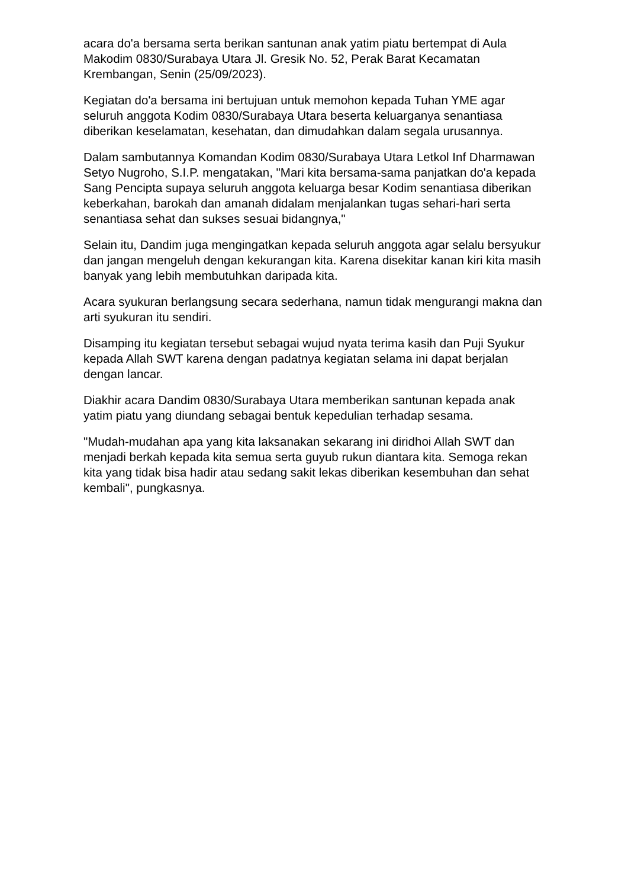acara do'a bersama serta berikan santunan anak yatim piatu bertempat di Aula Makodim 0830/Surabaya Utara Jl. Gresik No. 52, Perak Barat Kecamatan Krembangan, Senin (25/09/2023).
Kegiatan do'a bersama ini bertujuan untuk memohon kepada Tuhan YME agar seluruh anggota Kodim 0830/Surabaya Utara beserta keluarganya senantiasa diberikan keselamatan, kesehatan, dan dimudahkan dalam segala urusannya.
Dalam sambutannya Komandan Kodim 0830/Surabaya Utara Letkol Inf Dharmawan Setyo Nugroho, S.I.P. mengatakan, "Mari kita bersama-sama panjatkan do'a kepada Sang Pencipta supaya seluruh anggota keluarga besar Kodim senantiasa diberikan keberkahan, barokah dan amanah didalam menjalankan tugas sehari-hari serta senantiasa sehat dan sukses sesuai bidangnya,"
Selain itu, Dandim juga mengingatkan kepada seluruh anggota agar selalu bersyukur dan jangan mengeluh dengan kekurangan kita. Karena disekitar kanan kiri kita masih banyak yang lebih membutuhkan daripada kita.
Acara syukuran berlangsung secara sederhana, namun tidak mengurangi makna dan arti syukuran itu sendiri.
Disamping itu kegiatan tersebut sebagai wujud nyata terima kasih dan Puji Syukur kepada Allah SWT karena dengan padatnya kegiatan selama ini dapat berjalan dengan lancar.
Diakhir acara Dandim 0830/Surabaya Utara memberikan santunan kepada anak yatim piatu yang diundang sebagai bentuk kepedulian terhadap sesama.
"Mudah-mudahan apa yang kita laksanakan sekarang ini diridhoi Allah SWT dan menjadi berkah kepada kita semua serta guyub rukun diantara kita. Semoga rekan kita yang tidak bisa hadir atau sedang sakit lekas diberikan kesembuhan dan sehat kembali", pungkasnya.